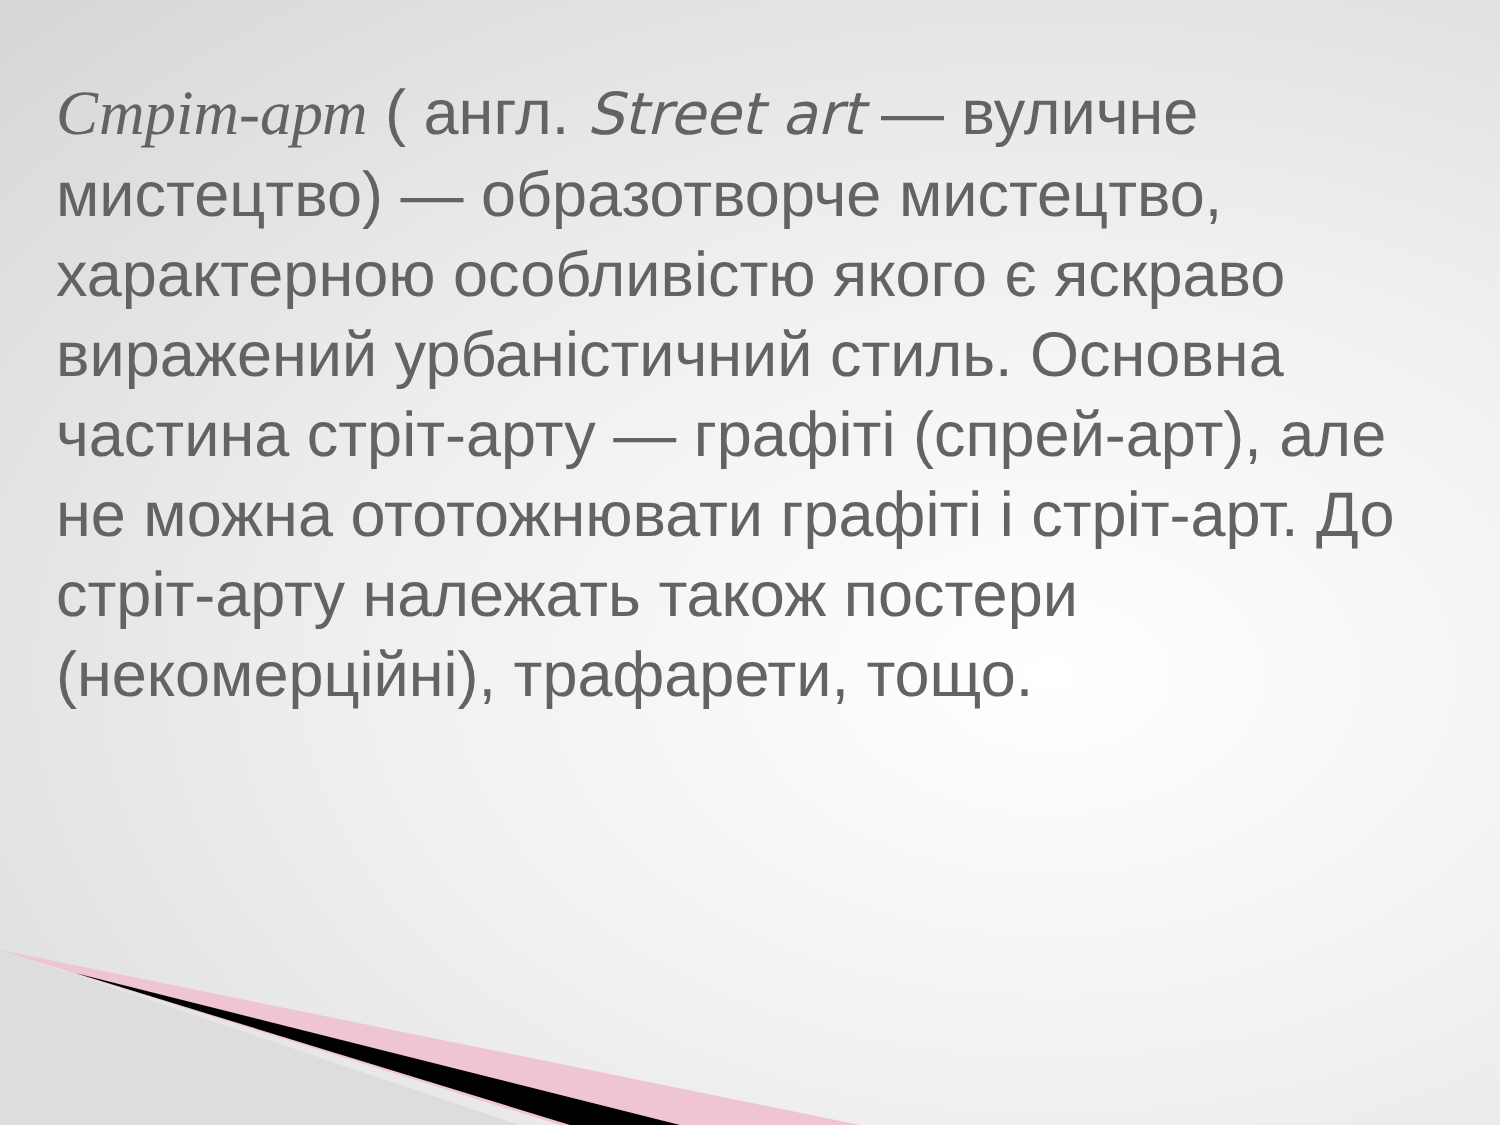Стріт-арт ( англ. Street art — вуличне мистецтво) — образотворче мистецтво, характерною особливістю якого є яскраво виражений урбаністичний стиль. Основна частина стріт-арту — графіті (спрей-арт), але не можна ототожнювати графіті і стріт-арт. До стріт-арту належать також постери (некомерційні), трафарети, тощо.